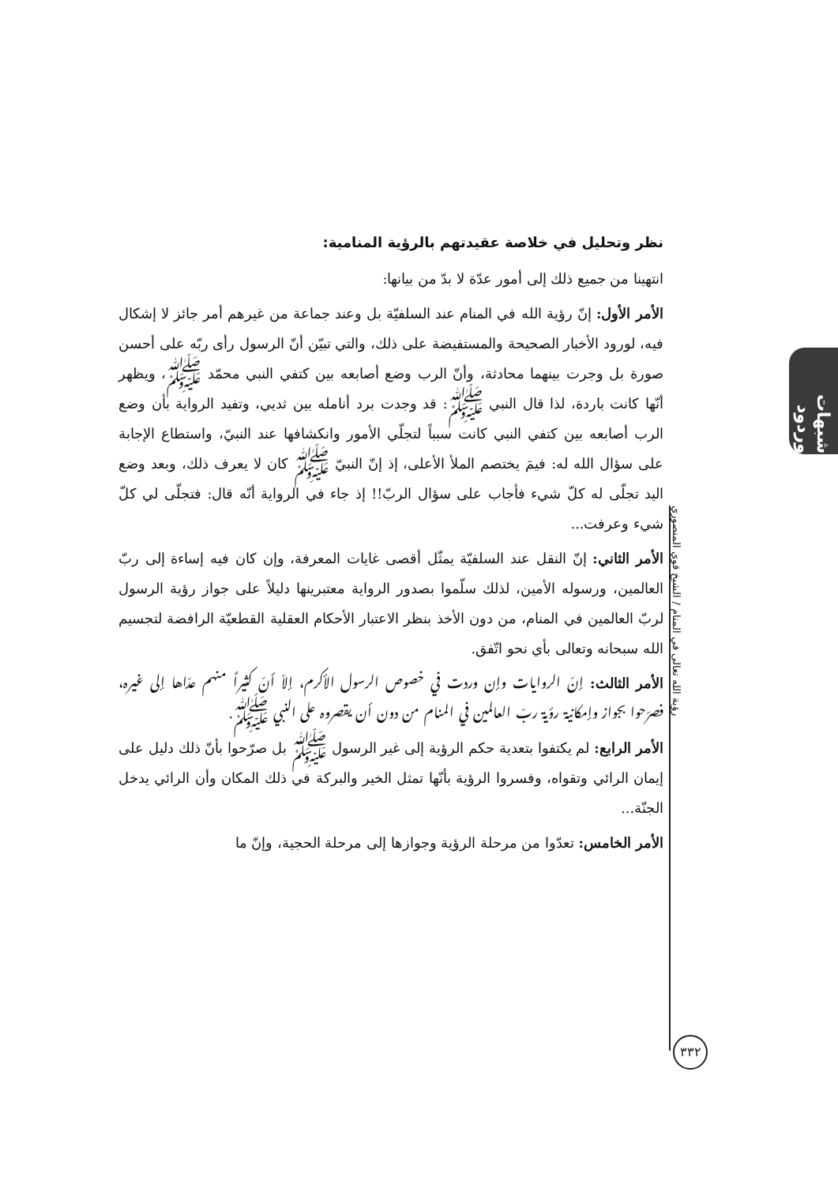شبهات وردود
نظر وتحليل في خلاصة عقيدتهم بالرؤية المنامية:
انتهينا من جميع ذلك إلى أمور عدّة لا بدّ من بيانها:
الأمر الأول: إنّ رؤية الله في المنام عند السلفيّة بل وعند جماعة من غيرهم أمر جائز لا إشكال فيه، لورود الأخبار الصحيحة والمستفيضة على ذلك، والتي تبيّن أنّ الرسول رأى ربّه على أحسن صورة بل وجرت بينهما محادثة، وأنّ الرب وضع أصابعه بين كتفي النبي محمّد ﷺ، ويظهر أنّها كانت باردة، لذا قال النبي ﷺ: قد وجدت برد أنامله بين ثديي، وتفيد الرواية بأن وضع الرب أصابعه بين كتفي النبي كانت سبباً لتجلّي الأمور وانكشافها عند النبيّ، واستطاع الإجابة على سؤال الله له: فيمَ يختصم الملأ الأعلى، إذ إنّ النبيّ ﷺ كان لا يعرف ذلك، وبعد وضع اليد تجلّى له كلّ شيء فأجاب على سؤال الربّ!! إذ جاء في الرواية أنّه قال: فتجلّى لي كلّ شيء وعرفت...
الأمر الثاني: إنّ النقل عند السلفيّة يمثّل أقصى غايات المعرفة، وإن كان فيه إساءة إلى ربّ العالمين، ورسوله الأمين، لذلك سلّموا بصدور الرواية معتبرينها دليلاً على جواز رؤية الرسول لربّ العالمين في المنام، من دون الأخذ بنظر الاعتبار الأحكام العقلية القطعيّة الرافضة لتجسيم الله سبحانه وتعالى بأي نحو اتّفق.
الأمر الثالث: إنّ الروايات وإن وردت في خصوص الرسول الأكرم، إلاّ أنّ كثيراً منهم عدّاها إلى غيره، فصرّحوا بجواز وإمكانية رؤية ربّ العالمين في المنام من دون أن يقصروه على النبي ﷺ.
الأمر الرابع: لم يكتفوا بتعدية حكم الرؤية إلى غير الرسول ﷺ بل صرّحوا بأنّ ذلك دليل على إيمان الرائي وتقواه، وفسروا الرؤية بأنّها تمثل الخير والبركة في ذلك المكان وأن الرائي يدخل الجنّة...
الأمر الخامس: تعدّوا من مرحلة الرؤية وجوازها إلى مرحلة الحجية، وإنّ ما
رؤية الله تعالى في المنام / الشيخ قوي المنصوري
٣٣٢